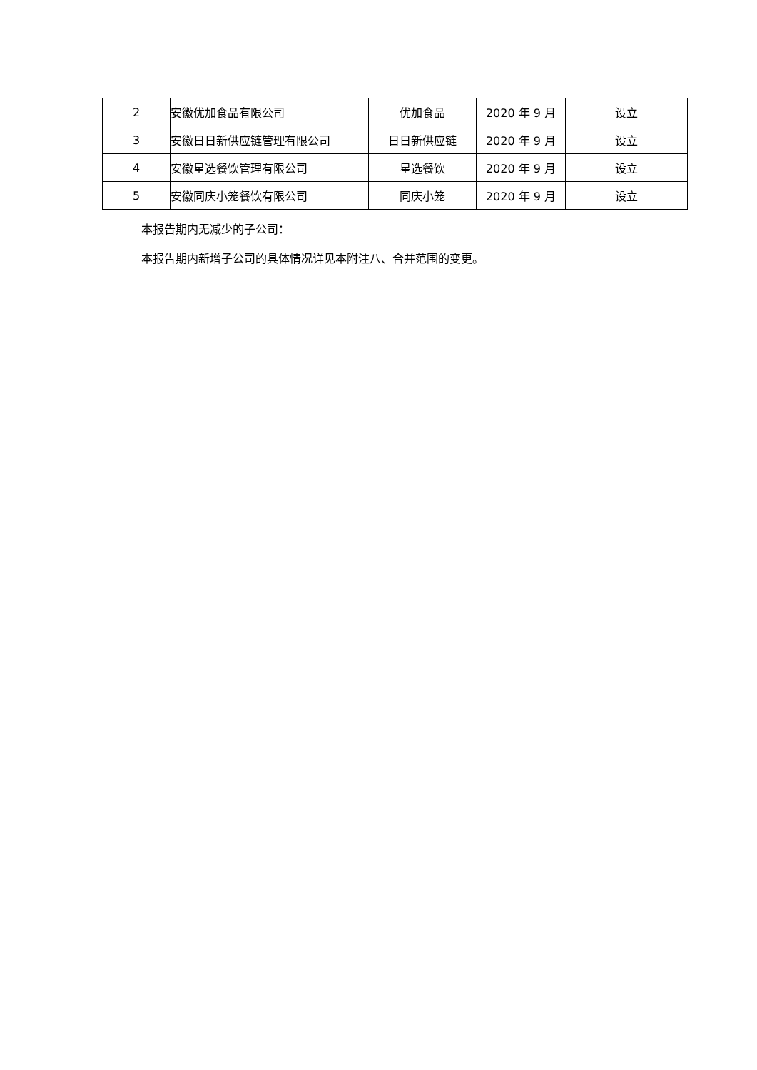| 2 | 安徽优加食品有限公司 | 优加食品 | 2020 年 9 月 | 设立 |
| 3 | 安徽日日新供应链管理有限公司 | 日日新供应链 | 2020 年 9 月 | 设立 |
| 4 | 安徽星选餐饮管理有限公司 | 星选餐饮 | 2020 年 9 月 | 设立 |
| 5 | 安徽同庆小笼餐饮有限公司 | 同庆小笼 | 2020 年 9 月 | 设立 |
本报告期内无减少的子公司：
本报告期内新增子公司的具体情况详见本附注八、合并范围的变更。